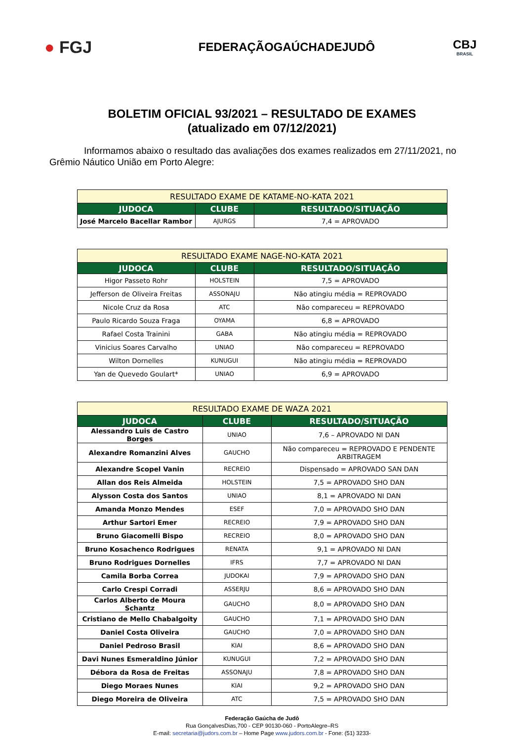● FGJ
FEDERAÇÃOGAÚCHADEJUDÔ
CBJ
BRASIL
BOLETIM OFICIAL 93/2021 – RESULTADO DE EXAMES
(atualizado em 07/12/2021)
Informamos abaixo o resultado das avaliações dos exames realizados em 27/11/2021, no Grêmio Náutico União em Porto Alegre:
| RESULTADO EXAME DE KATAME-NO-KATA 2021 | | |
| --- | --- | --- |
| JUDOCA | CLUBE | RESULTADO/SITUAÇÃO |
| José Marcelo Bacellar Rambor | AJURGS | 7,4 = APROVADO |
| RESULTADO EXAME NAGE-NO-KATA 2021 | | |
| --- | --- | --- |
| JUDOCA | CLUBE | RESULTADO/SITUAÇÃO |
| Higor Passeto Rohr | HOLSTEIN | 7,5 = APROVADO |
| Jefferson de Oliveira Freitas | ASSONAJU | Não atingiu média = REPROVADO |
| Nicole Cruz da Rosa | ATC | Não compareceu = REPROVADO |
| Paulo Ricardo Souza Fraga | OYAMA | 6,8 = APROVADO |
| Rafael Costa Trainini | GABA | Não atingiu média = REPROVADO |
| Vinicius Soares Carvalho | UNIAO | Não compareceu = REPROVADO |
| Wilton Dornelles | KUNUGUI | Não atingiu média = REPROVADO |
| Yan de Quevedo Goulart* | UNIAO | 6,9 = APROVADO |
| RESULTADO EXAME DE WAZA 2021 | | |
| --- | --- | --- |
| JUDOCA | CLUBE | RESULTADO/SITUAÇÃO |
| Alessandro Luis de Castro Borges | UNIAO | 7,6 – APROVADO NI DAN |
| Alexandre Romanzini Alves | GAUCHO | Não compareceu = REPROVADO E PENDENTE ARBITRAGEM |
| Alexandre Scopel Vanin | RECREIO | Dispensado = APROVADO SAN DAN |
| Allan dos Reis Almeida | HOLSTEIN | 7,5 = APROVADO SHO DAN |
| Alysson Costa dos Santos | UNIAO | 8,1 = APROVADO NI DAN |
| Amanda Monzo Mendes | ESEF | 7,0 = APROVADO SHO DAN |
| Arthur Sartori Emer | RECREIO | 7,9 = APROVADO SHO DAN |
| Bruno Giacomelli Bispo | RECREIO | 8,0 = APROVADO SHO DAN |
| Bruno Kosachenco Rodrigues | RENATA | 9,1 = APROVADO NI DAN |
| Bruno Rodrigues Dornelles | IFRS | 7,7 = APROVADO NI DAN |
| Camila Borba Correa | JUDOKAI | 7,9 = APROVADO SHO DAN |
| Carlo Crespi Corradi | ASSERJU | 8,6 = APROVADO SHO DAN |
| Carlos Alberto de Moura Schantz | GAUCHO | 8,0 = APROVADO SHO DAN |
| Cristiano de Mello Chabalgoity | GAUCHO | 7,1 = APROVADO SHO DAN |
| Daniel Costa Oliveira | GAUCHO | 7,0 = APROVADO SHO DAN |
| Daniel Pedroso Brasil | KIAI | 8,6 = APROVADO SHO DAN |
| Davi Nunes Esmeraldino Júnior | KUNUGUI | 7,2 = APROVADO SHO DAN |
| Débora da Rosa de Freitas | ASSONAJU | 7,8 = APROVADO SHO DAN |
| Diego Moraes Nunes | KIAI | 9,2 = APROVADO SHO DAN |
| Diego Moreira de Oliveira | ATC | 7,5 = APROVADO SHO DAN |
Federação Gaúcha de Judô
Rua GonçalvesDias,700 - CEP 90130-060 - PortoAlegre–RS
E-mail: secretaria@judors.com.br – Home Page www.judors.com.br - Fone: (51) 3233-